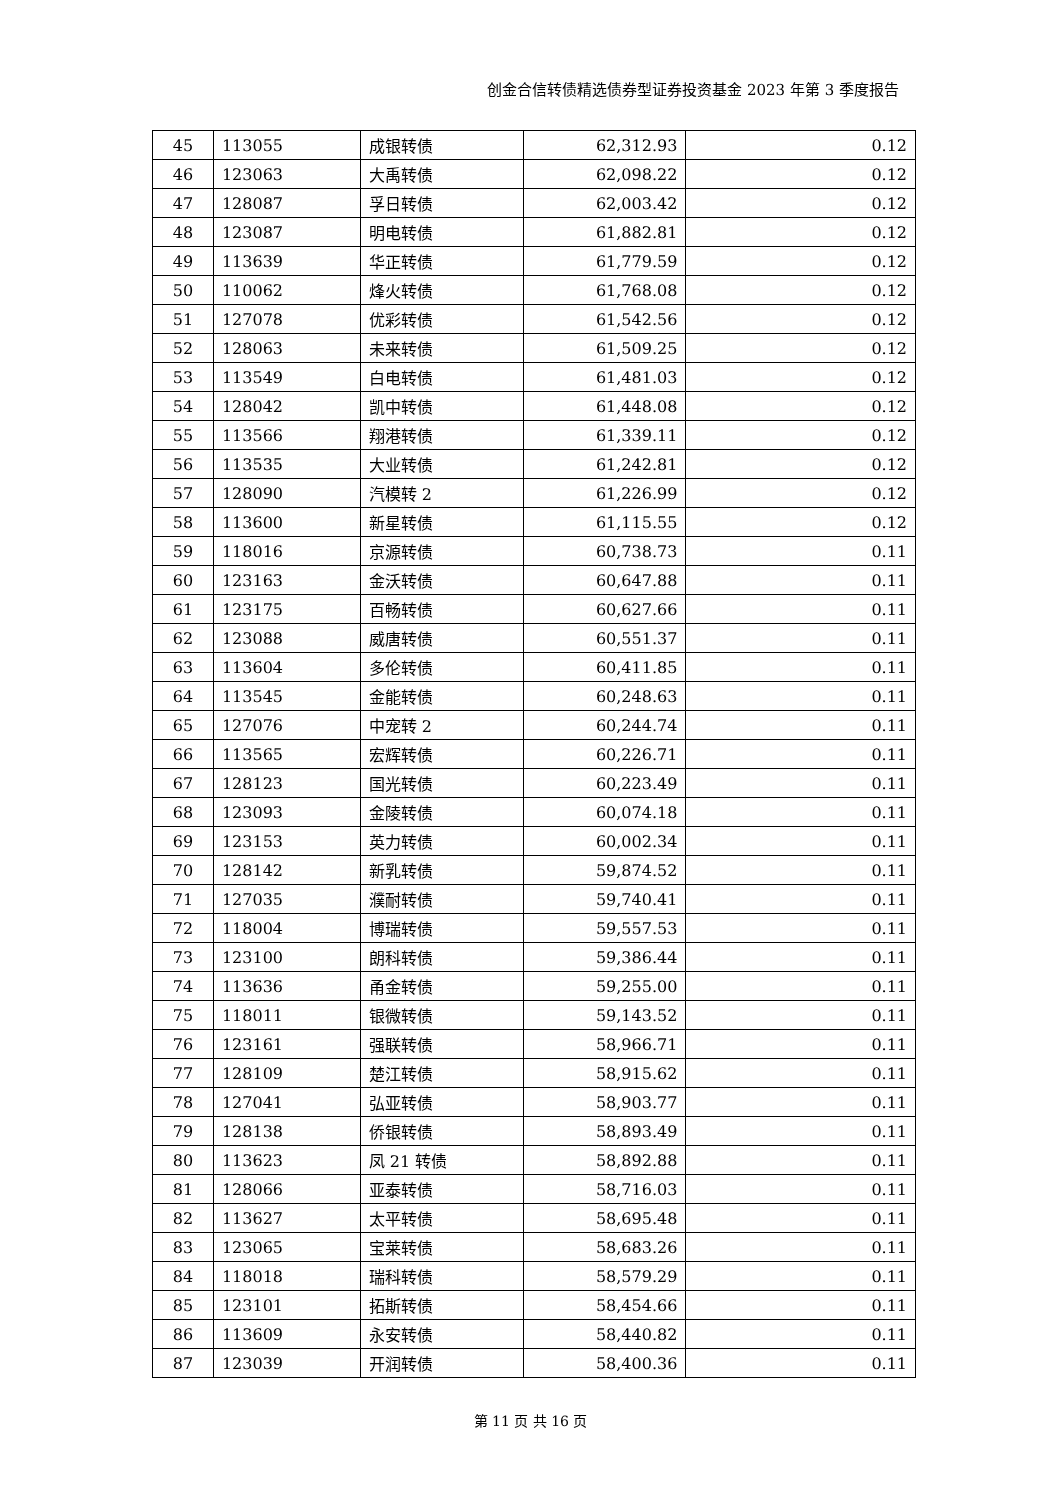创金合信转债精选债券型证券投资基金 2023 年第 3 季度报告
| 45 | 113055 | 成银转债 | 62,312.93 | 0.12 |
| 46 | 123063 | 大禹转债 | 62,098.22 | 0.12 |
| 47 | 128087 | 孚日转债 | 62,003.42 | 0.12 |
| 48 | 123087 | 明电转债 | 61,882.81 | 0.12 |
| 49 | 113639 | 华正转债 | 61,779.59 | 0.12 |
| 50 | 110062 | 烽火转债 | 61,768.08 | 0.12 |
| 51 | 127078 | 优彩转债 | 61,542.56 | 0.12 |
| 52 | 128063 | 未来转债 | 61,509.25 | 0.12 |
| 53 | 113549 | 白电转债 | 61,481.03 | 0.12 |
| 54 | 128042 | 凯中转债 | 61,448.08 | 0.12 |
| 55 | 113566 | 翔港转债 | 61,339.11 | 0.12 |
| 56 | 113535 | 大业转债 | 61,242.81 | 0.12 |
| 57 | 128090 | 汽模转 2 | 61,226.99 | 0.12 |
| 58 | 113600 | 新星转债 | 61,115.55 | 0.12 |
| 59 | 118016 | 京源转债 | 60,738.73 | 0.11 |
| 60 | 123163 | 金沃转债 | 60,647.88 | 0.11 |
| 61 | 123175 | 百畅转债 | 60,627.66 | 0.11 |
| 62 | 123088 | 威唐转债 | 60,551.37 | 0.11 |
| 63 | 113604 | 多伦转债 | 60,411.85 | 0.11 |
| 64 | 113545 | 金能转债 | 60,248.63 | 0.11 |
| 65 | 127076 | 中宠转 2 | 60,244.74 | 0.11 |
| 66 | 113565 | 宏辉转债 | 60,226.71 | 0.11 |
| 67 | 128123 | 国光转债 | 60,223.49 | 0.11 |
| 68 | 123093 | 金陵转债 | 60,074.18 | 0.11 |
| 69 | 123153 | 英力转债 | 60,002.34 | 0.11 |
| 70 | 128142 | 新乳转债 | 59,874.52 | 0.11 |
| 71 | 127035 | 濮耐转债 | 59,740.41 | 0.11 |
| 72 | 118004 | 博瑞转债 | 59,557.53 | 0.11 |
| 73 | 123100 | 朗科转债 | 59,386.44 | 0.11 |
| 74 | 113636 | 甬金转债 | 59,255.00 | 0.11 |
| 75 | 118011 | 银微转债 | 59,143.52 | 0.11 |
| 76 | 123161 | 强联转债 | 58,966.71 | 0.11 |
| 77 | 128109 | 楚江转债 | 58,915.62 | 0.11 |
| 78 | 127041 | 弘亚转债 | 58,903.77 | 0.11 |
| 79 | 128138 | 侨银转债 | 58,893.49 | 0.11 |
| 80 | 113623 | 凤 21 转债 | 58,892.88 | 0.11 |
| 81 | 128066 | 亚泰转债 | 58,716.03 | 0.11 |
| 82 | 113627 | 太平转债 | 58,695.48 | 0.11 |
| 83 | 123065 | 宝莱转债 | 58,683.26 | 0.11 |
| 84 | 118018 | 瑞科转债 | 58,579.29 | 0.11 |
| 85 | 123101 | 拓斯转债 | 58,454.66 | 0.11 |
| 86 | 113609 | 永安转债 | 58,440.82 | 0.11 |
| 87 | 123039 | 开润转债 | 58,400.36 | 0.11 |
第 11 页 共 16 页